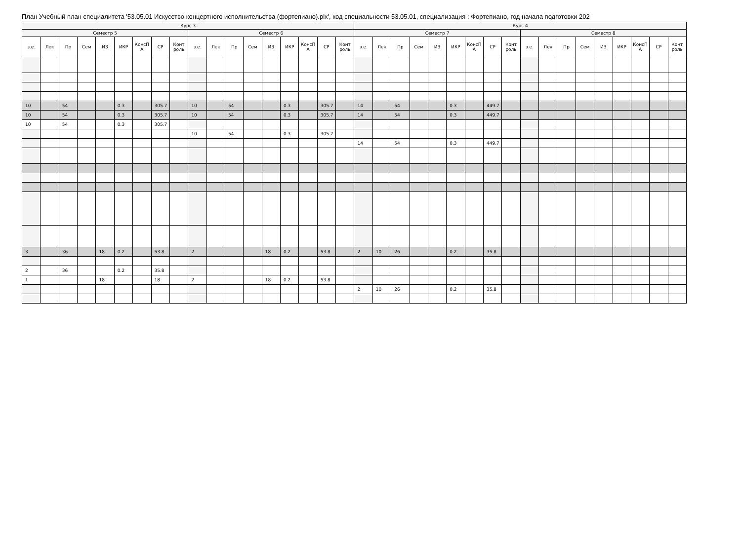План Учебный план специалитета '53.05.01 Искусство концертного исполнительства (фортепиано).plx', код специальности 53.05.01, специализация : Фортепиано, год начала подготовки 202
| Курс 3 | | | | | | | | | | | | | | | | | | Курс 4 | | | | | | | | | | | | | | | | | |
| --- | --- | --- | --- | --- | --- | --- | --- | --- | --- | --- | --- | --- | --- | --- | --- | --- | --- | --- | --- | --- | --- | --- | --- | --- | --- | --- | --- | --- | --- | --- | --- | --- | --- | --- | --- |
| Семестр 5 | | | | | | | | | Семестр 6 | | | | | | | | | Семестр 7 | | | | | | | | | Семестр 8 | | | | | | | | |
| з.е. | Лек | Пр | Сем | ИЗ | ИКР | КонсП А | СР | Конт роль | з.е. | Лек | Пр | Сем | ИЗ | ИКР | КонсП А | СР | Конт роль | з.е. | Лек | Пр | Сем | ИЗ | ИКР | КонсП А | СР | Конт роль | з.е. | Лек | Пр | Сем | ИЗ | ИКР | КонсП А | СР | Конт роль |
| 10 | | 54 | | | 0.3 | | 305.7 | | 10 | | 54 | | | 0.3 | | 305.7 | | 14 | | 54 | | | 0.3 | | 449.7 | | | | | | | | | | |
| 10 | | 54 | | | 0.3 | | 305.7 | | 10 | | 54 | | | 0.3 | | 305.7 | | 14 | | 54 | | | 0.3 | | 449.7 | | | | | | | | | | |
| 10 | | 54 | | | 0.3 | | 305.7 | | | | | | | | | | | | | | | | | | | | | | | | | | | | |
| | | | | | | | | | 10 | | 54 | | | 0.3 | | 305.7 | | | | | | | | | | | | | | | | | | | |
| | | | | | | | | | | | | | | | | | | 14 | | 54 | | | 0.3 | | 449.7 | | | | | | | | | | |
| 3 | | 36 | | 18 | 0.2 | | 53.8 | | 2 | | | | 18 | 0.2 | | 53.8 | | 2 | 10 | 26 | | | 0.2 | | 35.8 | | | | | | | | | | |
| 2 | | 36 | | | 0.2 | | 35.8 | | | | | | | | | | | | | | | | | | | | | | | | | | | | |
| 1 | | | | 18 | | | 18 | | 2 | | | | 18 | 0.2 | | 53.8 | | | | | | | | | | | | | | | | | | | |
| | | | | | | | | | | | | | | | | | | 2 | 10 | 26 | | | 0.2 | | 35.8 | | | | | | | | | | |